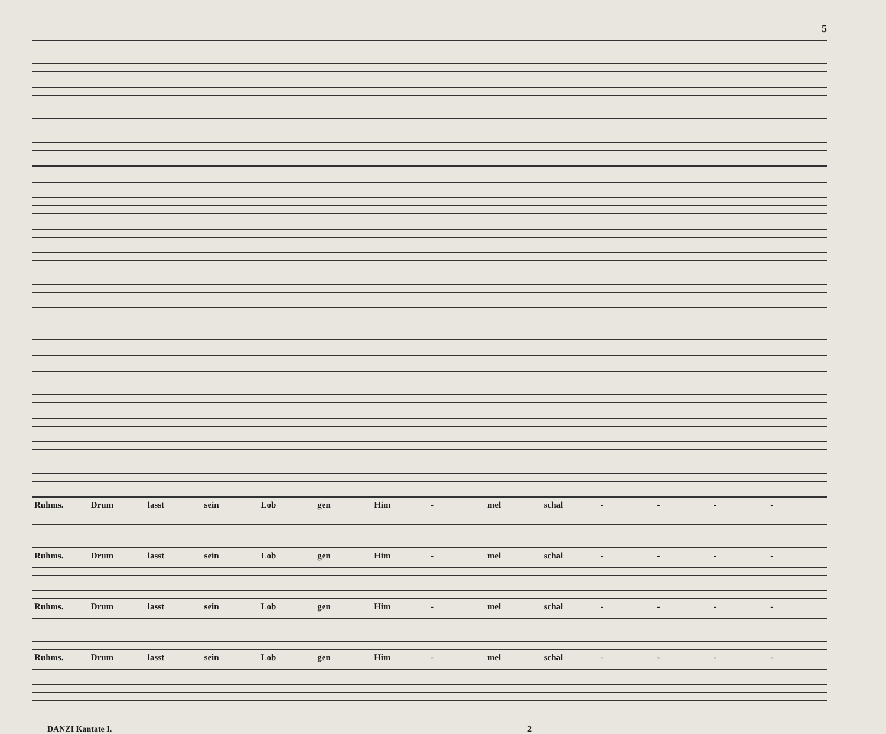5
Ruhms. Drum lasst sein Lob gen Him - mel schal - - - -
Ruhms. Drum lasst sein Lob gen Him - mel schal - - - -
Ruhms. Drum lasst sein Lob gen Him - mel schal - - - -
Ruhms. Drum lasst sein Lob gen Him - mel schal - - - -
DANZI Kantate I. 2